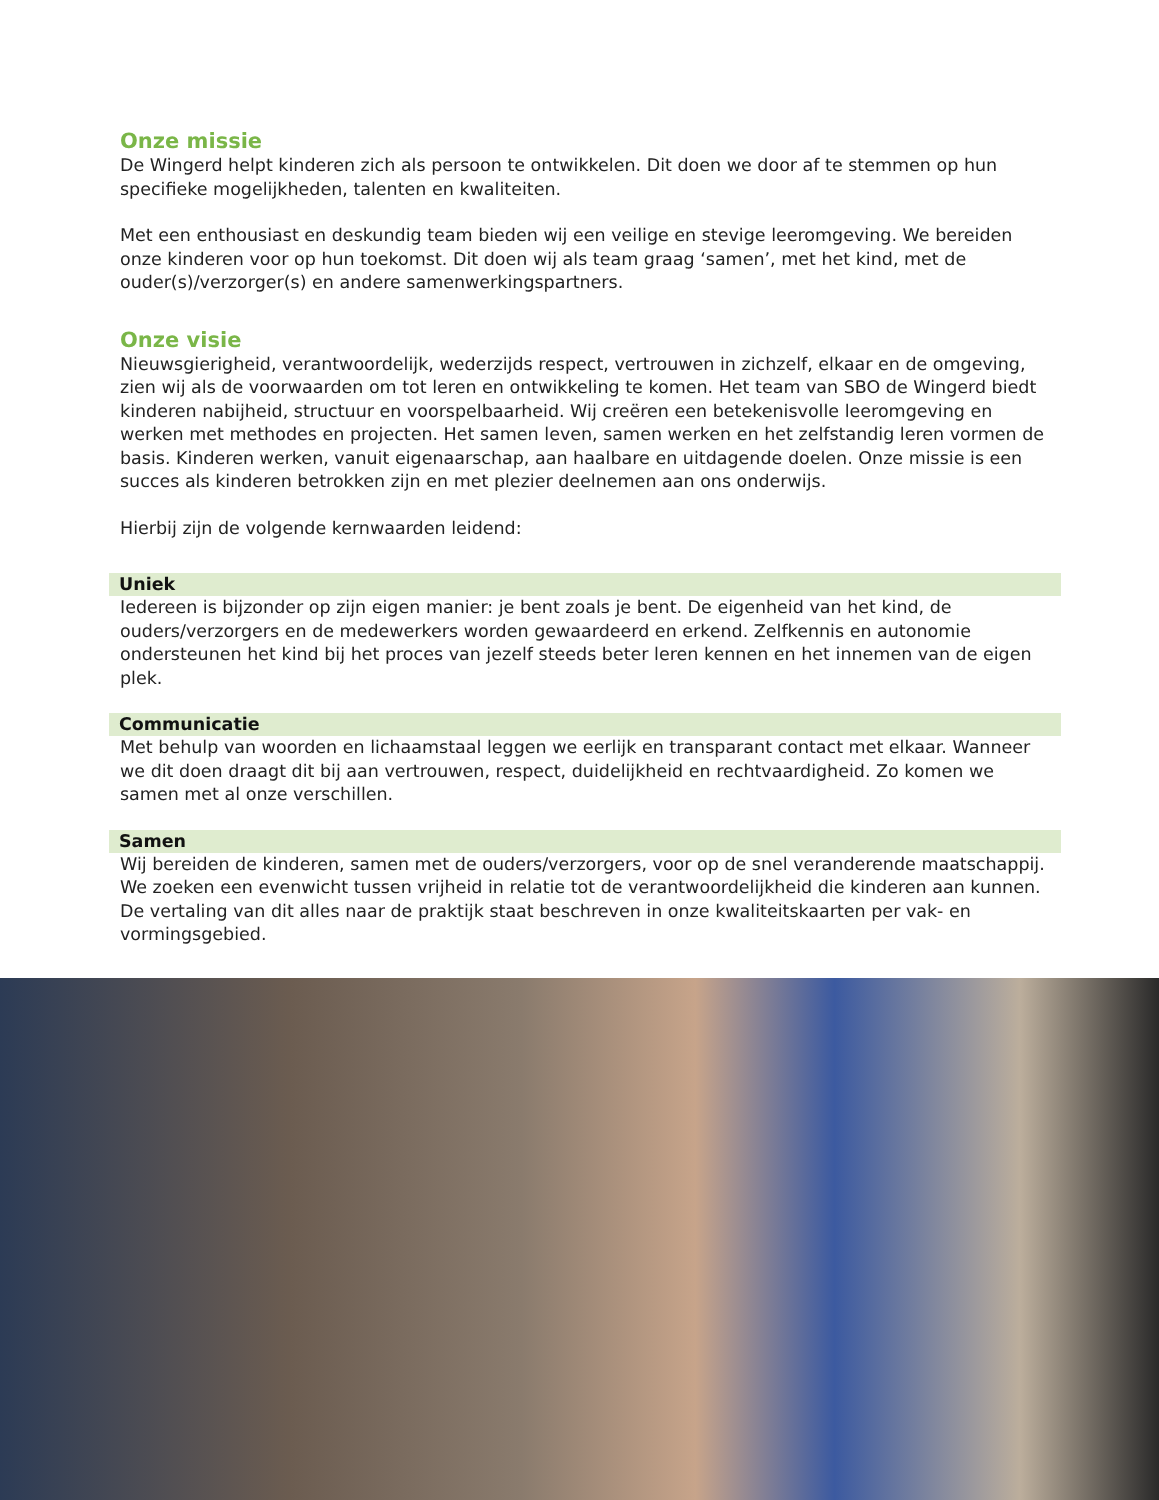Onze missie
De Wingerd helpt kinderen zich als persoon te ontwikkelen. Dit doen we door af te stemmen op hun specifieke mogelijkheden, talenten en kwaliteiten.
Met een enthousiast en deskundig team bieden wij een veilige en stevige leeromgeving. We bereiden onze kinderen voor op hun toekomst. Dit doen wij als team graag ‘samen’, met het kind, met de ouder(s)/verzorger(s) en andere samenwerkingspartners.
Onze visie
Nieuwsgierigheid, verantwoordelijk, wederzijds respect, vertrouwen in zichzelf, elkaar en de omgeving, zien wij als de voorwaarden om tot leren en ontwikkeling te komen. Het team van SBO de Wingerd biedt kinderen nabijheid, structuur en voorspelbaarheid. Wij creëren een betekenisvolle leeromgeving en werken met methodes en projecten. Het samen leven, samen werken en het zelfstandig leren vormen de basis. Kinderen werken, vanuit eigenaarschap, aan haalbare en uitdagende doelen. Onze missie is een succes als kinderen betrokken zijn en met plezier deelnemen aan ons onderwijs.
Hierbij zijn de volgende kernwaarden leidend:
Uniek
Iedereen is bijzonder op zijn eigen manier: je bent zoals je bent. De eigenheid van het kind, de ouders/verzorgers en de medewerkers worden gewaardeerd en erkend. Zelfkennis en autonomie ondersteunen het kind bij het proces van jezelf steeds beter leren kennen en het innemen van de eigen plek.
Communicatie
Met behulp van woorden en lichaamstaal leggen we eerlijk en transparant contact met elkaar. Wanneer we dit doen draagt dit bij aan vertrouwen, respect, duidelijkheid en rechtvaardigheid. Zo komen we samen met al onze verschillen.
Samen
Wij bereiden de kinderen, samen met de ouders/verzorgers, voor op de snel veranderende maatschappij. We zoeken een evenwicht tussen vrijheid in relatie tot de verantwoordelijkheid die kinderen aan kunnen. De vertaling van dit alles naar de praktijk staat beschreven in onze kwaliteitskaarten per vak- en vormingsgebied.